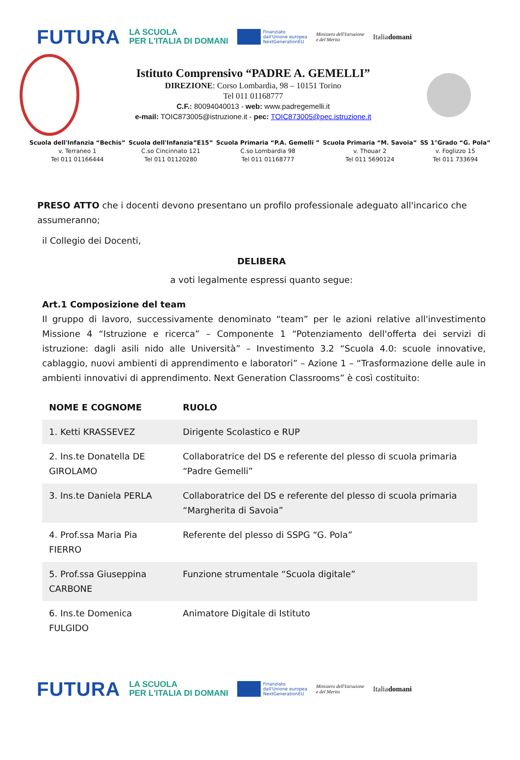FUTURA LA SCUOLA
PER L'ITALIA DI DOMANI Finanziato
dall'Unione europea
NextGenerationEU Ministero dell'Istruzione
e del Merito Italiadomani
Istituto Comprensivo “PADRE A. GEMELLI”
DIREZIONE: Corso Lombardia, 98 – 10151 Torino
Tel 011 01168777
C.F.: 80094040013 - web: www.padregemelli.it
e-mail: TOIC873005@istruzione.it - pec: TOIC873005@pec.istruzione.it
Scuola dell'Infanzia “Bechis”
v. Terraneo 1
Tel 011 01166444
Scuola dell'Infanzia”E15”
C.so Cincinnato 121
Tel 011 01120280
Scuola Primaria “P.A. Gemelli ”
C.so Lombardia 98
Tel 011 01168777
Scuola Primaria “M. Savoia”
v. Thouar 2
Tel 011 5690124
SS 1°Grado “G. Pola”
v. Foglizzo 15
Tel 011 733694
PRESO ATTO che i docenti devono presentano un profilo professionale adeguato all'incarico che assumeranno;
il Collegio dei Docenti,
DELIBERA
a voti legalmente espressi quanto segue:
Art.1 Composizione del team
Il gruppo di lavoro, successivamente denominato “team” per le azioni relative all'investimento Missione 4 “Istruzione e ricerca” – Componente 1 “Potenziamento dell'offerta dei servizi di istruzione: dagli asili nido alle Università” – Investimento 3.2 “Scuola 4.0: scuole innovative, cablaggio, nuovi ambienti di apprendimento e laboratori” – Azione 1 – “Trasformazione delle aule in ambienti innovativi di apprendimento. Next Generation Classrooms” è così costituito:
| NOME E COGNOME | RUOLO |
| --- | --- |
| 1. Ketti KRASSEVEZ | Dirigente Scolastico e RUP |
| 2. Ins.te Donatella DE GIROLAMO | Collaboratrice del DS e referente del plesso di scuola primaria “Padre Gemelli” |
| 3. Ins.te Daniela PERLA | Collaboratrice del DS e referente del plesso di scuola primaria “Margherita di Savoia” |
| 4. Prof.ssa Maria Pia FIERRO | Referente del plesso di SSPG “G. Pola” |
| 5. Prof.ssa Giuseppina CARBONE | Funzione strumentale “Scuola digitale” |
| 6. Ins.te Domenica FULGIDO | Animatore Digitale di Istituto |
FUTURA LA SCUOLA
PER L'ITALIA DI DOMANI Finanziato
dall'Unione europea
NextGenerationEU Ministero dell'Istruzione
e del Merito Italiadomani